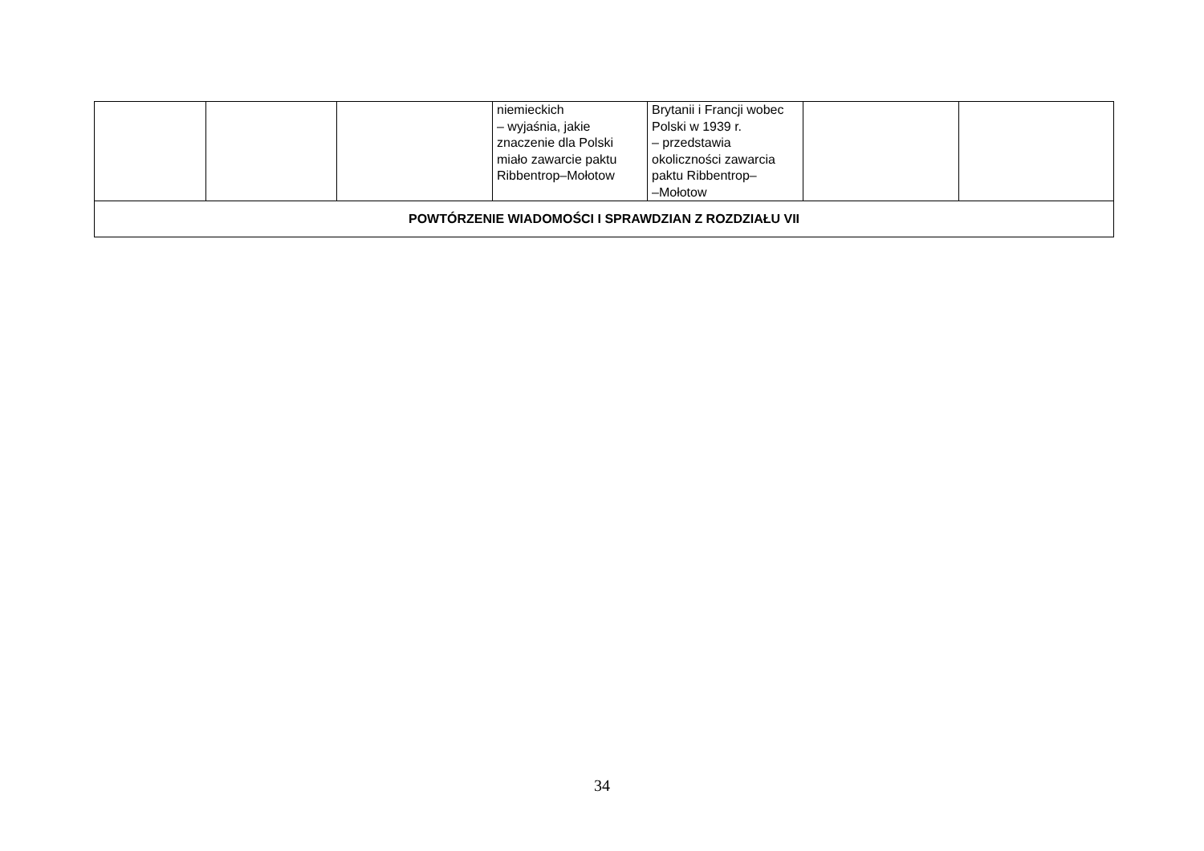| | | | niemieckich – wyjaśnia, jakie znaczenie dla Polski miało zawarcie paktu Ribbentrop–Mołotow | Brytanii i Francji wobec Polski w 1939 r. – przedstawia okoliczności zawarcia paktu Ribbentrop– –Mołotow | | |
| POWTÓRZENIE WIADOMOŚCI I SPRAWDZIAN Z ROZDZIAŁU VII | | | | | | |
34